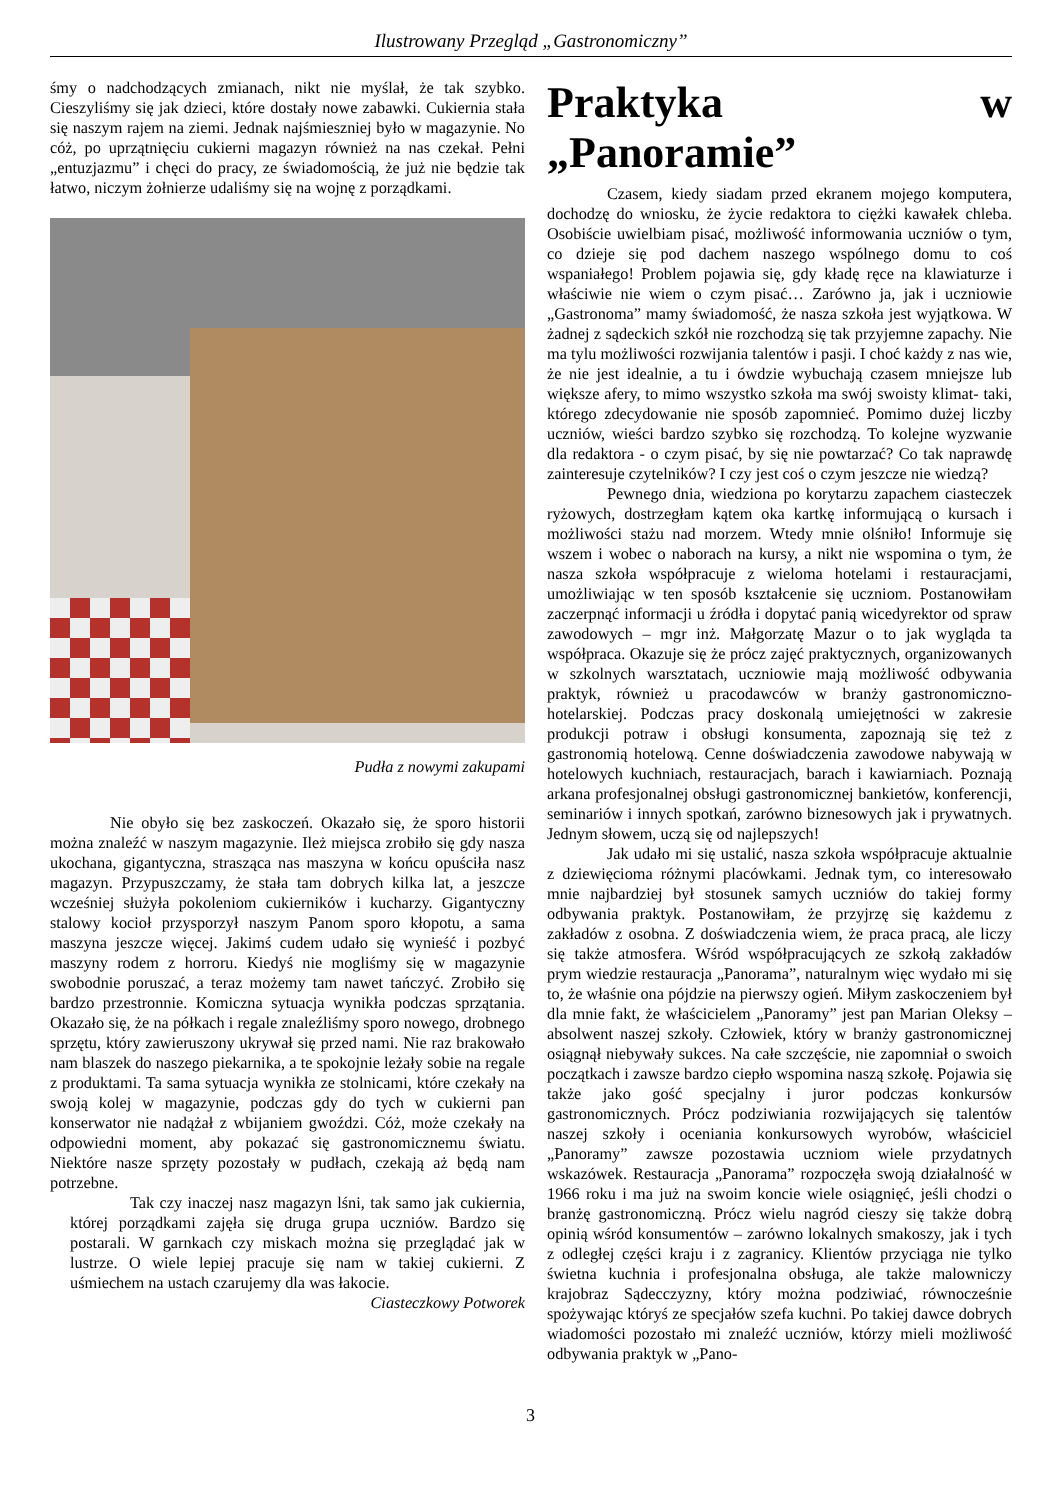Ilustrowany Przegląd „Gastronomiczny”
śmy o nadchodzących zmianach, nikt nie myślał, że tak szybko. Cieszyliśmy się jak dzieci, które dostały nowe zabawki. Cukiernia stała się naszym rajem na ziemi. Jednak najśmieszniej było w magazynie. No cóż, po uprzątnięciu cukierni magazyn również na nas czekał. Pełni „entuzjazmu” i chęci do pracy, ze świadomością, że już nie będzie tak łatwo, niczym żołnierze udaliśmy się na wojnę z porządkami.
Pudła z nowymi zakupami
Nie obyło się bez zaskoczeń. Okazało się, że sporo historii można znaleźć w naszym magazynie. Ileż miejsca zrobiło się gdy nasza ukochana, gigantyczna, strasząca nas maszyna w końcu opuściła nasz magazyn. Przypuszczamy, że stała tam dobrych kilka lat, a jeszcze wcześniej służyła pokoleniom cukierników i kucharzy. Gigantyczny stalowy kocioł przysporzył naszym Panom sporo kłopotu, a sama maszyna jeszcze więcej. Jakimś cudem udało się wynieść i pozbyć maszyny rodem z horroru. Kiedyś nie mogliśmy się w magazynie swobodnie poruszać, a teraz możemy tam nawet tańczyć. Zrobiło się bardzo przestronnie. Komiczna sytuacja wynikła podczas sprzątania. Okazało się, że na półkach i regale znaleźliśmy sporo nowego, drobnego sprzętu, który zawieruszony ukrywał się przed nami. Nie raz brakowało nam blaszek do naszego piekarnika, a te spokojnie leżały sobie na regale z produktami. Ta sama sytuacja wynikła ze stolnicami, które czekały na swoją kolej w magazynie, podczas gdy do tych w cukierni pan konserwator nie nadążał z wbijaniem gwoździ. Cóż, może czekały na odpowiedni moment, aby pokazać się gastronomicznemu światu. Niektóre nasze sprzęty pozostały w pudłach, czekają aż będą nam potrzebne.
Tak czy inaczej nasz magazyn lśni, tak samo jak cukiernia, której porządkami zajęła się druga grupa uczniów. Bardzo się postarali. W garnkach czy miskach można się przeglądać jak w lustrze. O wiele lepiej pracuje się nam w takiej cukierni. Z uśmiechem na ustach czarujemy dla was łakocie.
Ciasteczkowy Potworek
Praktyka w „Panoramie”
Czasem, kiedy siadam przed ekranem mojego komputera, dochodzę do wniosku, że życie redaktora to ciężki kawałek chleba. Osobiście uwielbiam pisać, możliwość informowania uczniów o tym, co dzieje się pod dachem naszego wspólnego domu to coś wspaniałego! Problem pojawia się, gdy kładę ręce na klawiaturze i właściwie nie wiem o czym pisać… Zarówno ja, jak i uczniowie „Gastronoma” mamy świadomość, że nasza szkoła jest wyjątkowa. W żadnej z sądeckich szkół nie rozchodzą się tak przyjemne zapachy. Nie ma tylu możliwości rozwijania talentów i pasji. I choć każdy z nas wie, że nie jest idealnie, a tu i ówdzie wybuchają czasem mniejsze lub większe afery, to mimo wszystko szkoła ma swój swoisty klimat- taki, którego zdecydowanie nie sposób zapomnieć. Pomimo dużej liczby uczniów, wieści bardzo szybko się rozchodzą. To kolejne wyzwanie dla redaktora - o czym pisać, by się nie powtarzać? Co tak naprawdę zainteresuje czytelników? I czy jest coś o czym jeszcze nie wiedzą?
Pewnego dnia, wiedziona po korytarzu zapachem ciasteczek ryżowych, dostrzegłam kątem oka kartkę informującą o kursach i możliwości stażu nad morzem. Wtedy mnie olśniło! Informuje się wszem i wobec o naborach na kursy, a nikt nie wspomina o tym, że nasza szkoła współpracuje z wieloma hotelami i restauracjami, umożliwiając w ten sposób kształcenie się uczniom. Postanowiłam zaczerpnąć informacji u źródła i dopytać panią wicedyrektor od spraw zawodowych – mgr inż. Małgorzatę Mazur o to jak wygląda ta współpraca. Okazuje się że prócz zajęć praktycznych, organizowanych w szkolnych warsztatach, uczniowie mają możliwość odbywania praktyk, również u pracodawców w branży gastronomiczno- hotelarskiej. Podczas pracy doskonalą umiejętności w zakresie produkcji potraw i obsługi konsumenta, zapoznają się też z gastronomią hotelową. Cenne doświadczenia zawodowe nabywają w hotelowych kuchniach, restauracjach, barach i kawiarniach. Poznają arkana profesjonalnej obsługi gastronomicznej bankietów, konferencji, seminariów i innych spotkań, zarówno biznesowych jak i prywatnych. Jednym słowem, uczą się od najlepszych!
Jak udało mi się ustalić, nasza szkoła współpracuje aktualnie z dziewięcioma różnymi placówkami. Jednak tym, co interesowało mnie najbardziej był stosunek samych uczniów do takiej formy odbywania praktyk. Postanowiłam, że przyjrzę się każdemu z zakładów z osobna. Z doświadczenia wiem, że praca pracą, ale liczy się także atmosfera. Wśród współpracujących ze szkołą zakładów prym wiedzie restauracja „Panorama”, naturalnym więc wydało mi się to, że właśnie ona pójdzie na pierwszy ogień. Miłym zaskoczeniem był dla mnie fakt, że właścicielem „Panoramy” jest pan Marian Oleksy – absolwent naszej szkoły. Człowiek, który w branży gastronomicznej osiągnął niebywały sukces. Na całe szczęście, nie zapomniał o swoich początkach i zawsze bardzo ciepło wspomina naszą szkołę. Pojawia się także jako gość specjalny i juror podczas konkursów gastronomicznych. Prócz podziwiania rozwijających się talentów naszej szkoły i oceniania konkursowych wyrobów, właściciel „Panoramy” zawsze pozostawia uczniom wiele przydatnych wskazówek. Restauracja „Panorama” rozpoczęła swoją działalność w 1966 roku i ma już na swoim koncie wiele osiągnięć, jeśli chodzi o branżę gastronomiczną. Prócz wielu nagród cieszy się także dobrą opinią wśród konsumentów – zarówno lokalnych smakoszy, jak i tych z odległej części kraju i z zagranicy. Klientów przyciąga nie tylko świetna kuchnia i profesjonalna obsługa, ale także malowniczy krajobraz Sądecczyzny, który można podziwiać, równocześnie spożywając któryś ze specjałów szefa kuchni. Po takiej dawce dobrych wiadomości pozostało mi znaleźć uczniów, którzy mieli możliwość odbywania praktyk w „Pano-
3